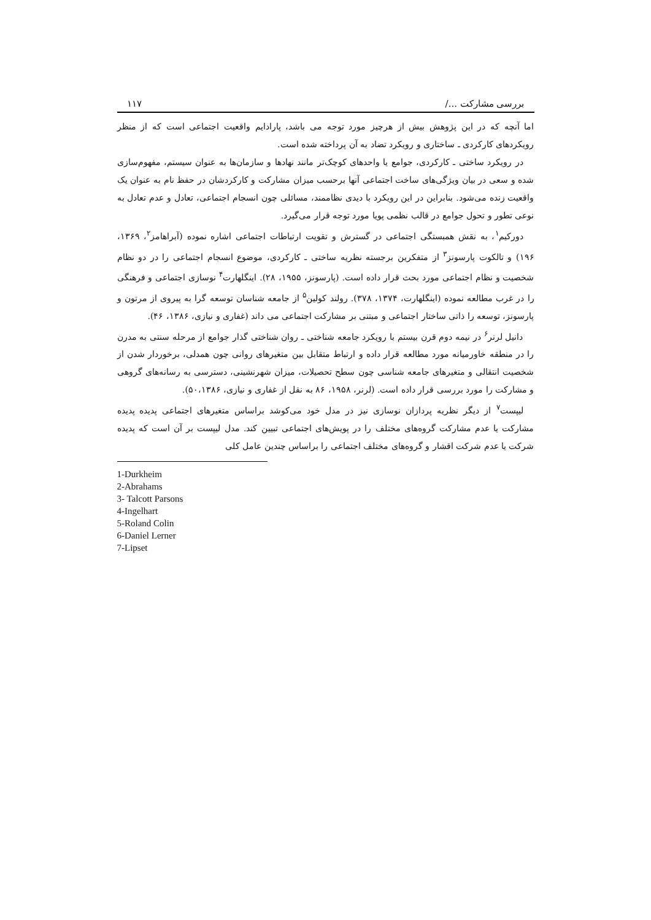بررسی مشارکت .../ ۱۱۷
اما آنچه که در این پژوهش بیش از هرچیز مورد توجه می باشد، پارادایم واقعیت اجتماعی است که از منظر رویکردهای کارکردی ـ ساختاری و رویکرد تضاد به آن پرداخته شده است.
در رویکرد ساختی ـ کارکردی، جوامع یا واحدهای کوچک‌تر مانند نهادها و سازمان‌ها به عنوان سیستم، مفهوم‌سازی شده و سعی در بیان ویژگی‌های ساخت اجتماعی آنها برحسب میزان مشارکت و کارکردشان در حفظ نام به عنوان یک واقعیت زنده می‌شود. بنابراین در این رویکرد با دیدی نظاممند، مسائلی چون انسجام اجتماعی، تعادل و عدم تعادل به نوعی تطور و تحول جوامع در قالب نظمی پویا مورد توجه قرار می‌گیرد.
دورکیم<sup>۱</sup>، به نقش همبستگی اجتماعی در گسترش و تقویت ارتباطات اجتماعی اشاره نموده (آبراهامز<sup>۲</sup>، ۱۳۶۹، ۱۹۶) و تالکوت پارسونز<sup>۳</sup> از متفکرین برجسته نظریه ساختی ـ کارکردی، موضوع انسجام اجتماعی را در دو نظام شخصیت و نظام اجتماعی مورد بحث قرار داده است. (پارسونز، ۱۹۵۵، ۲۸). اینگلهارت<sup>۴</sup> نوسازی اجتماعی و فرهنگی را در غرب مطالعه نموده (اینگلهارت، ۱۳۷۴، ۳۷۸). رولند کولین<sup>۵</sup> از جامعه شناسان توسعه گرا به پیروی از مرتون و پارسونز، توسعه را ذاتی ساختار اجتماعی و مبتنی بر مشارکت اجتماعی می داند (غفاری و نیازی، ۱۳۸۶، ۴۶).
دانیل لرنر<sup>۶</sup> در نیمه دوم قرن بیستم با رویکرد جامعه شناختی ـ روان شناختی گذار جوامع از مرحله سنتی به مدرن را در منطقه خاورمیانه مورد مطالعه قرار داده و ارتباط متقابل بین متغیرهای روانی چون همدلی، برخوردار شدن از شخصیت انتقالی و متغیرهای جامعه شناسی چون سطح تحصیلات، میزان شهرنشینی، دسترسی به رسانه‌های گروهی و مشارکت را مورد بررسی قرار داده است. (لرنر، ۱۹۵۸، ۸۶ به نقل از غفاری و نیازی، ۵۰،۱۳۸۶).
لیپست<sup>۷</sup> از دیگر نظریه پردازان نوسازی نیز در مدل خود می‌کوشد براساس متغیرهای اجتماعی پدیده پدیده مشارکت یا عدم مشارکت گروه‌های مختلف را در پویش‌های اجتماعی تبیین کند. مدل لیپست بر آن است که پدیده شرکت یا عدم شرکت اقشار و گروه‌های مختلف اجتماعی را براساس چندین عامل کلی
1-Durkheim
2-Abrahams
3- Talcott Parsons
4-Ingelhart
5-Roland Colin
6-Daniel Lerner
7-Lipset